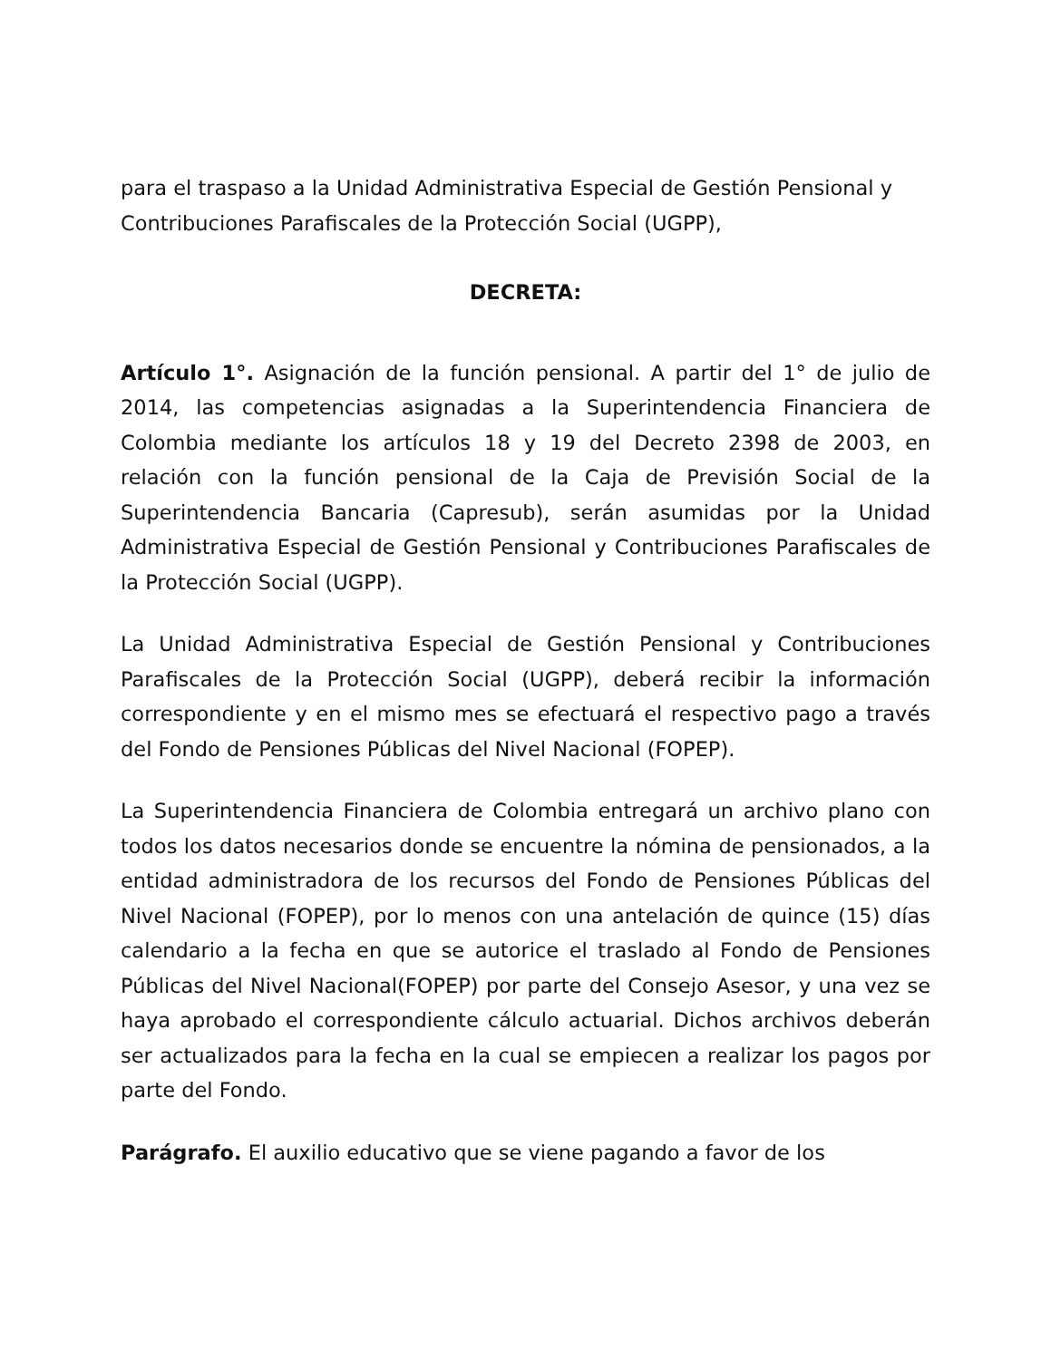para el traspaso a la Unidad Administrativa Especial de Gestión Pensional y Contribuciones Parafiscales de la Protección Social (UGPP),
DECRETA:
Artículo 1°. Asignación de la función pensional. A partir del 1° de julio de 2014, las competencias asignadas a la Superintendencia Financiera de Colombia mediante los artículos 18 y 19 del Decreto 2398 de 2003, en relación con la función pensional de la Caja de Previsión Social de la Superintendencia Bancaria (Capresub), serán asumidas por la Unidad Administrativa Especial de Gestión Pensional y Contribuciones Parafiscales de la Protección Social (UGPP).
La Unidad Administrativa Especial de Gestión Pensional y Contribuciones Parafiscales de la Protección Social (UGPP), deberá recibir la información correspondiente y en el mismo mes se efectuará el respectivo pago a través del Fondo de Pensiones Públicas del Nivel Nacional (FOPEP).
La Superintendencia Financiera de Colombia entregará un archivo plano con todos los datos necesarios donde se encuentre la nómina de pensionados, a la entidad administradora de los recursos del Fondo de Pensiones Públicas del Nivel Nacional (FOPEP), por lo menos con una antelación de quince (15) días calendario a la fecha en que se autorice el traslado al Fondo de Pensiones Públicas del Nivel Nacional(FOPEP) por parte del Consejo Asesor, y una vez se haya aprobado el correspondiente cálculo actuarial. Dichos archivos deberán ser actualizados para la fecha en la cual se empiecen a realizar los pagos por parte del Fondo.
Parágrafo. El auxilio educativo que se viene pagando a favor de los